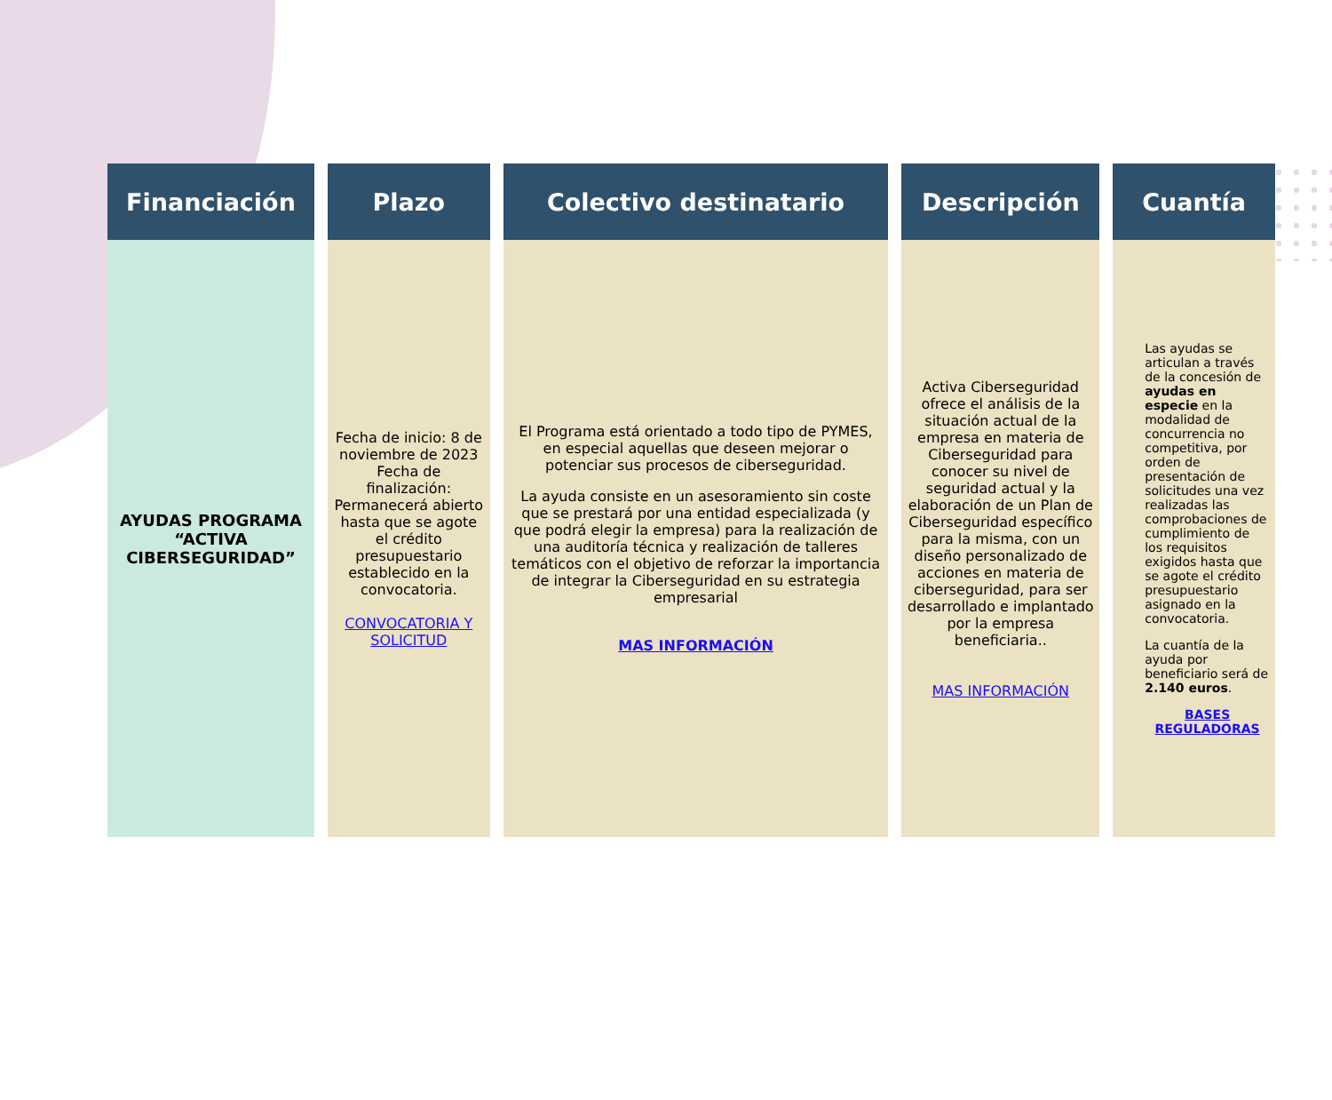| Financiación | Plazo | Colectivo destinatario | Descripción | Cuantía |
| --- | --- | --- | --- | --- |
| AYUDAS PROGRAMA “ACTIVA CIBERSEGURIDAD” | Fecha de inicio: 8 de noviembre de 2023 Fecha de finalización: Permanecerá abierto hasta que se agote el crédito presupuestario establecido en la convocatoria. CONVOCATORIA Y SOLICITUD | El Programa está orientado a todo tipo de PYMES, en especial aquellas que deseen mejorar o potenciar sus procesos de ciberseguridad. La ayuda consiste en un asesoramiento sin coste que se prestará por una entidad especializada (y que podrá elegir la empresa) para la realización de una auditoría técnica y realización de talleres temáticos con el objetivo de reforzar la importancia de integrar la Ciberseguridad en su estrategia empresarial MAS INFORMACIÓN | Activa Ciberseguridad ofrece el análisis de la situación actual de la empresa en materia de Ciberseguridad para conocer su nivel de seguridad actual y la elaboración de un Plan de Ciberseguridad específico para la misma, con un diseño personalizado de acciones en materia de ciberseguridad, para ser desarrollado e implantado por la empresa beneficiaria.. MAS INFORMACIÓN | Las ayudas se articulan a través de la concesión de ayudas en especie en la modalidad de concurrencia no competitiva, por orden de presentación de solicitudes una vez realizadas las comprobaciones de cumplimiento de los requisitos exigidos hasta que se agote el crédito presupuestario asignado en la convocatoria. La cuantía de la ayuda por beneficiario será de 2.140 euros . BASES REGULADORAS |